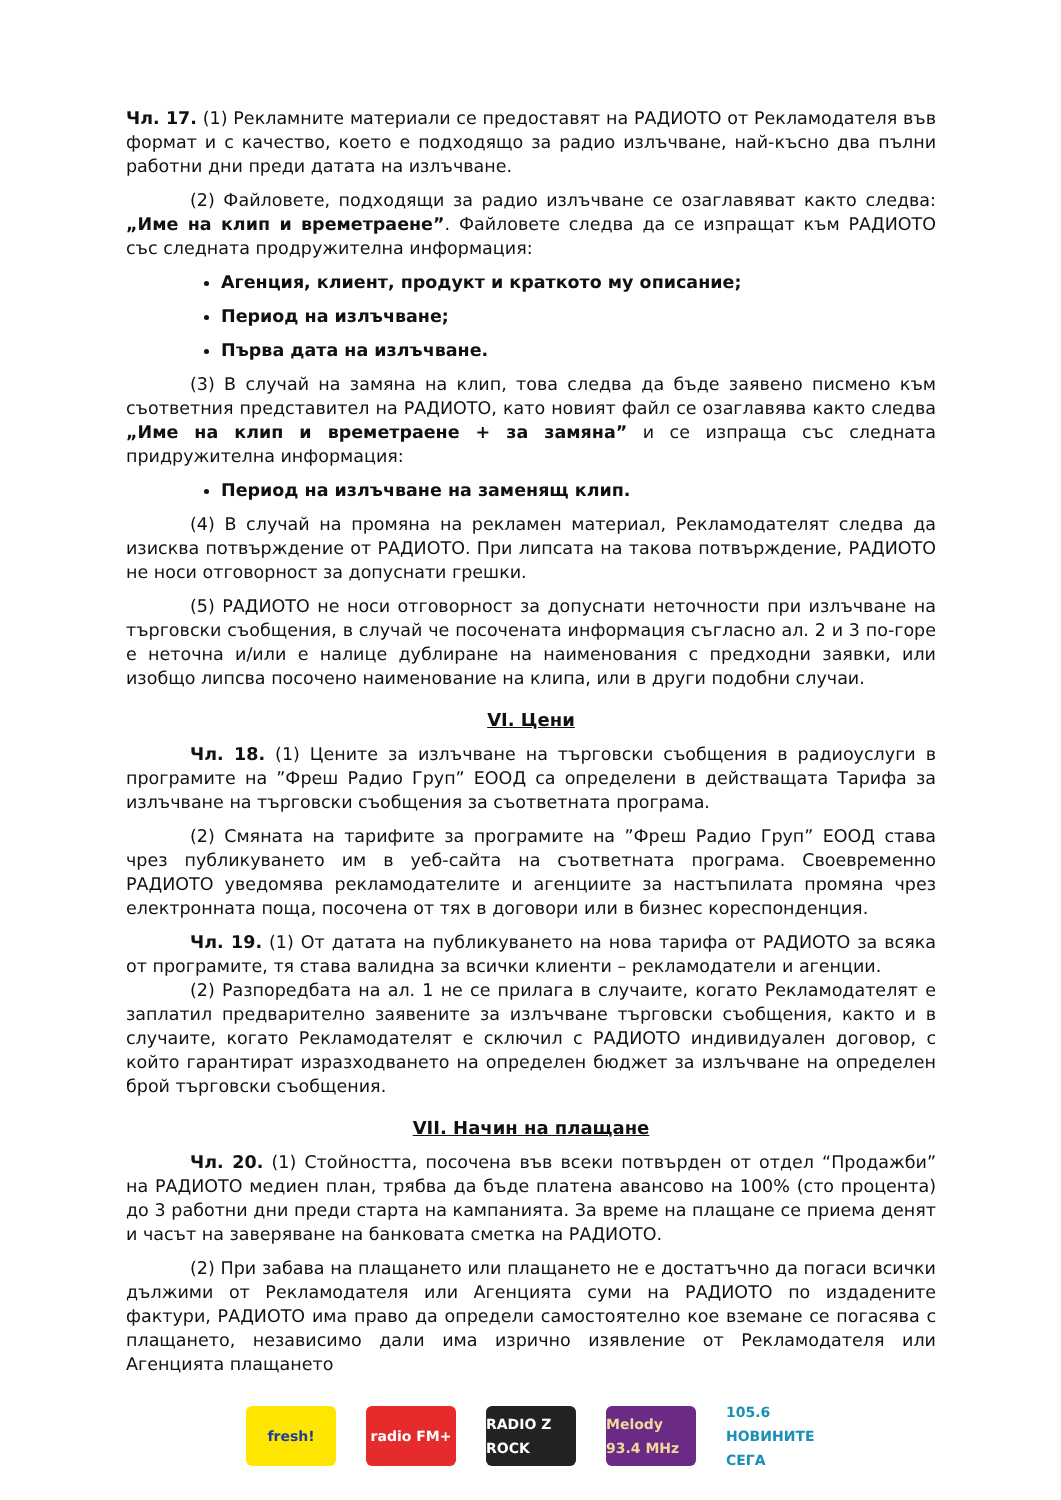Чл. 17. (1) Рекламните материали се предоставят на РАДИОТО от Рекламодателя във формат и с качество, което е подходящо за радио излъчване, най-късно два пълни работни дни преди датата на излъчване.
(2) Файловете, подходящи за радио излъчване се озаглавяват както следва: „Име на клип и времетраене”. Файловете следва да се изпращат към РАДИОТО със следната продружителна информация:
Агенция, клиент, продукт и краткото му описание;
Период на излъчване;
Първа дата на излъчване.
(3) В случай на замяна на клип, това следва да бъде заявено писмено към съответния представител на РАДИОТО, като новият файл се озаглавява както следва „Име на клип и времетраене + за замяна” и се изпраща със следната придружителна информация:
Период на излъчване на заменящ клип.
(4) В случай на промяна на рекламен материал, Рекламодателят следва да изисква потвърждение от РАДИОТО. При липсата на такова потвърждение, РАДИОТО не носи отговорност за допуснати грешки.
(5) РАДИОТО не носи отговорност за допуснати неточности при излъчване на търговски съобщения, в случай че посочената информация съгласно ал. 2 и 3 по-горе е неточна и/или е налице дублиране на наименования с предходни заявки, или изобщо липсва посочено наименование на клипа, или в други подобни случаи.
VI. Цени
Чл. 18. (1) Цените за излъчване на търговски съобщения в радиоуслуги в програмите на ”Фреш Радио Груп” ЕООД са определени в действащата Тарифа за излъчване на търговски съобщения за съответната програма.
(2) Смяната на тарифите за програмите на ”Фреш Радио Груп” ЕООД става чрез публикуването им в уеб-сайта на съответната програма. Своевременно РАДИОТО уведомява рекламодателите и агенциите за настъпилата промяна чрез електронната поща, посочена от тях в договори или в бизнес кореспонденция.
Чл. 19. (1) От датата на публикуването на нова тарифа от РАДИОТО за всяка от програмите, тя става валидна за всички клиенти – рекламодатели и агенции.
(2) Разпоредбата на ал. 1 не се прилага в случаите, когато Рекламодателят е заплатил предварително заявените за излъчване търговски съобщения, както и в случаите, когато Рекламодателят е сключил с РАДИОТО индивидуален договор, с който гарантират изразходването на определен бюджет за излъчване на определен брой търговски съобщения.
VII. Начин на плащане
Чл. 20. (1) Стойността, посочена във всеки потвърден от отдел “Продажби” на РАДИОТО медиен план, трябва да бъде платена авансово на 100% (сто процента) до 3 работни дни преди старта на кампанията. За време на плащане се приема денят и часът на заверяване на банковата сметка на РАДИОТО.
(2) При забава на плащането или плащането не е достатъчно да погаси всички дължими от Рекламодателя или Агенцията суми на РАДИОТО по издадените фактури, РАДИОТО има право да определи самостоятелно кое вземане се погасява с плащането, независимо дали има изрично изявление от Рекламодателя или Агенцията плащането
fresh! radio FM+
RADIO Z ROCK
Melody 93.4 MHz
105.6 НОВИНИТЕ СЕГА